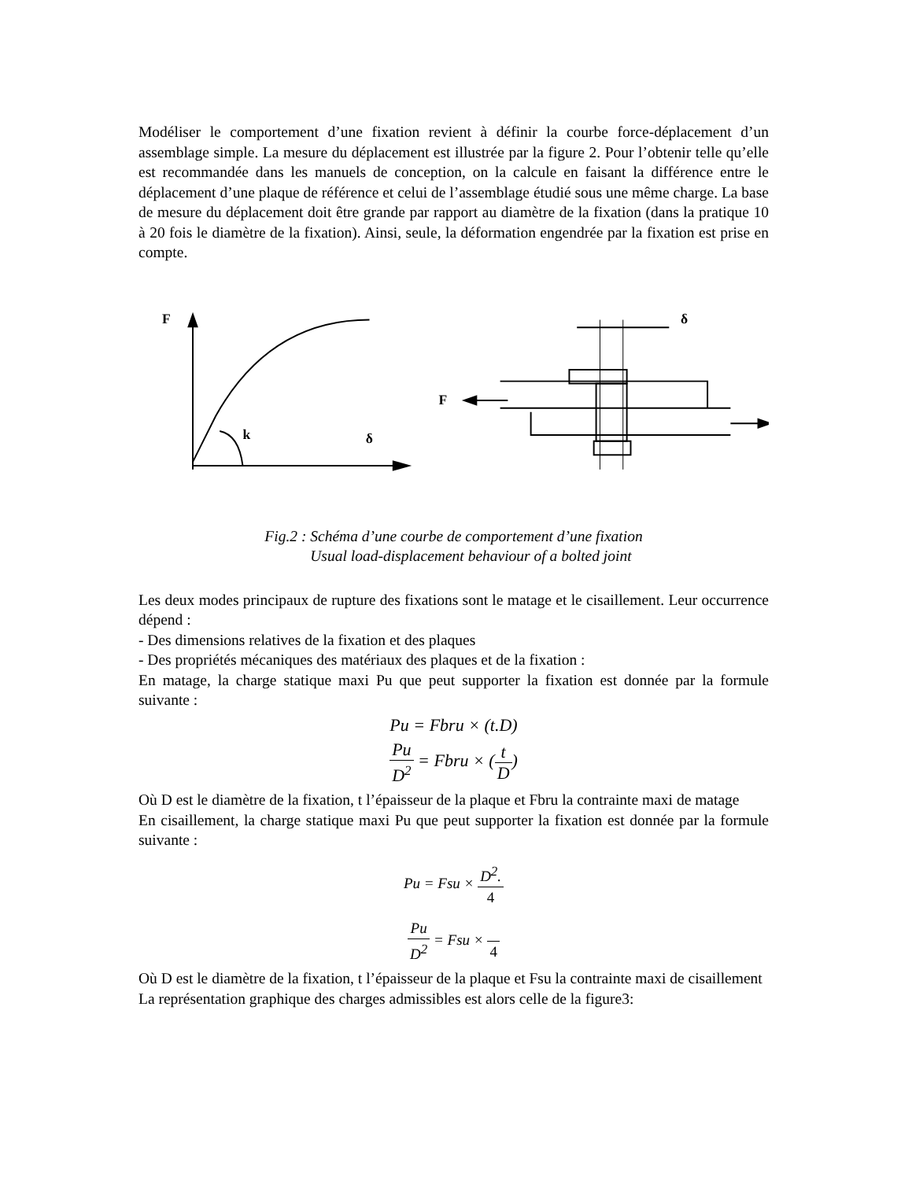Modéliser le comportement d’une fixation revient à définir la courbe force-déplacement d’un assemblage simple. La mesure du déplacement est illustrée par la figure 2. Pour l’obtenir telle qu’elle est recommandée dans les manuels de conception, on la calcule en faisant la différence entre le déplacement d’une plaque de référence et celui de l’assemblage étudié sous une même charge. La base de mesure du déplacement doit être grande par rapport au diamètre de la fixation (dans la pratique 10 à 20 fois le diamètre de la fixation). Ainsi, seule, la déformation engendrée par la fixation est prise en compte.
F
k
δ
δ
F
Fig.2 : Schéma d’une courbe de comportement d’une fixation
Usual load-displacement behaviour of a bolted joint
Les deux modes principaux de rupture des fixations sont le matage et le cisaillement. Leur occurrence dépend :
- Des dimensions relatives de la fixation et des plaques
- Des propriétés mécaniques des matériaux des plaques et de la fixation :
En matage, la charge statique maxi Pu que peut supporter la fixation est donnée par la formule suivante :
Pu = Fbru × (t.D)
Pu D<sup>2</sup> = Fbru × (t D)
Où D est le diamètre de la fixation, t l’épaisseur de la plaque et Fbru la contrainte maxi de matage
En cisaillement, la charge statique maxi Pu que peut supporter la fixation est donnée par la formule suivante :
Pu = Fsu × D<sup>2</sup>. 4
Pu D<sup>2</sup> = Fsu × 4
Où D est le diamètre de la fixation, t l’épaisseur de la plaque et Fsu la contrainte maxi de cisaillement
La représentation graphique des charges admissibles est alors celle de la figure3: